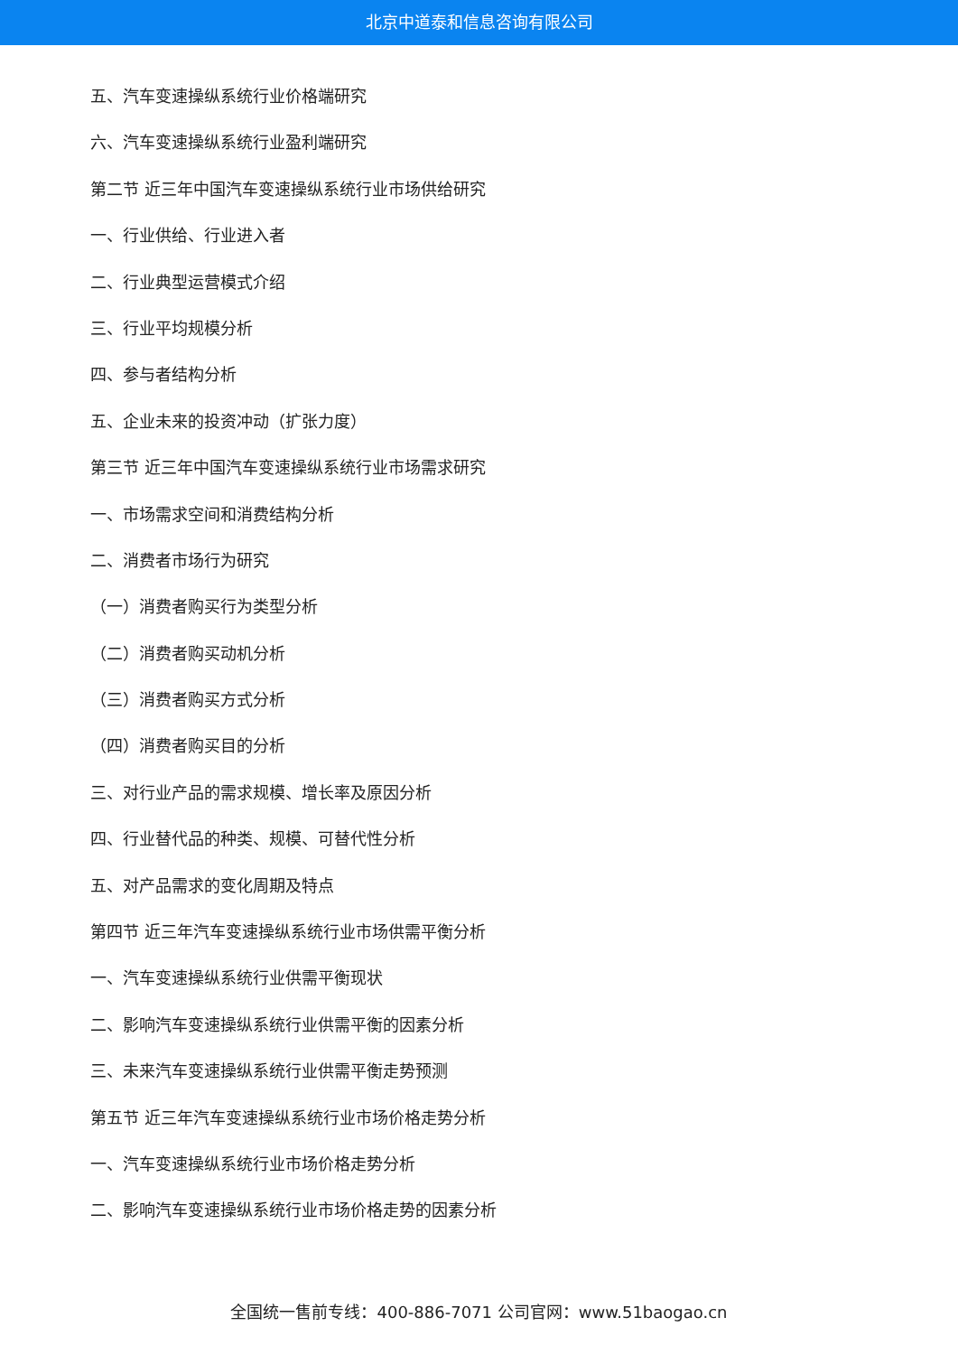北京中道泰和信息咨询有限公司
五、汽车变速操纵系统行业价格端研究
六、汽车变速操纵系统行业盈利端研究
第二节 近三年中国汽车变速操纵系统行业市场供给研究
一、行业供给、行业进入者
二、行业典型运营模式介绍
三、行业平均规模分析
四、参与者结构分析
五、企业未来的投资冲动（扩张力度）
第三节 近三年中国汽车变速操纵系统行业市场需求研究
一、市场需求空间和消费结构分析
二、消费者市场行为研究
（一）消费者购买行为类型分析
（二）消费者购买动机分析
（三）消费者购买方式分析
（四）消费者购买目的分析
三、对行业产品的需求规模、增长率及原因分析
四、行业替代品的种类、规模、可替代性分析
五、对产品需求的变化周期及特点
第四节 近三年汽车变速操纵系统行业市场供需平衡分析
一、汽车变速操纵系统行业供需平衡现状
二、影响汽车变速操纵系统行业供需平衡的因素分析
三、未来汽车变速操纵系统行业供需平衡走势预测
第五节 近三年汽车变速操纵系统行业市场价格走势分析
一、汽车变速操纵系统行业市场价格走势分析
二、影响汽车变速操纵系统行业市场价格走势的因素分析
全国统一售前专线：400-886-7071 公司官网：www.51baogao.cn